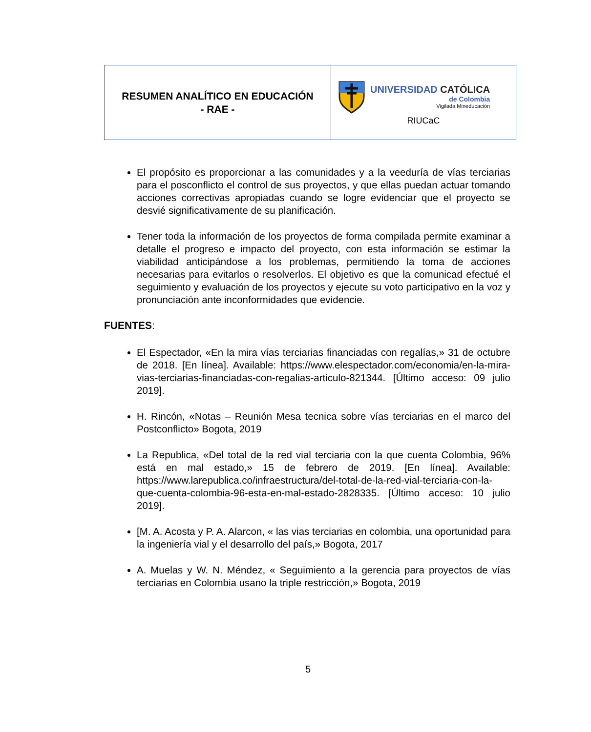| RESUMEN ANALÍTICO EN EDUCACIÓN - RAE - | UNIVERSIDAD CATÓLICA de Colombia Vigilada Mineducación RIUCaC |
El propósito es proporcionar a las comunidades y a la veeduría de vías terciarias para el posconflicto el control de sus proyectos, y que ellas puedan actuar tomando acciones correctivas apropiadas cuando se logre evidenciar que el proyecto se desvié significativamente de su planificación.
Tener toda la información de los proyectos de forma compilada permite examinar a detalle el progreso e impacto del proyecto, con esta información se estimar la viabilidad anticipándose a los problemas, permitiendo la toma de acciones necesarias para evitarlos o resolverlos. El objetivo es que la comunicad efectué el seguimiento y evaluación de los proyectos y ejecute su voto participativo en la voz y pronunciación ante inconformidades que evidencie.
FUENTES:
El Espectador, «En la mira vías terciarias financiadas con regalías,» 31 de octubre de 2018. [En línea]. Available: https://www.elespectador.com/economia/en-la-mira-vias-terciarias-financiadas-con-regalias-articulo-821344. [Último acceso: 09 julio 2019].
H. Rincón, «Notas – Reunión Mesa tecnica sobre vías terciarias en el marco del Postconflicto» Bogota, 2019
La Republica, «Del total de la red vial terciaria con la que cuenta Colombia, 96% está en mal estado,» 15 de febrero de 2019. [En línea]. Available: https://www.larepublica.co/infraestructura/del-total-de-la-red-vial-terciaria-con-la-que-cuenta-colombia-96-esta-en-mal-estado-2828335. [Último acceso: 10 julio 2019].
[M. A. Acosta y P. A. Alarcon, « las vias terciarias en colombia, una oportunidad para la ingeniería vial y el desarrollo del país,» Bogota, 2017
A. Muelas y W. N. Méndez, « Seguimiento a la gerencia para proyectos de vías terciarias en Colombia usano la triple restricción,» Bogota, 2019
5